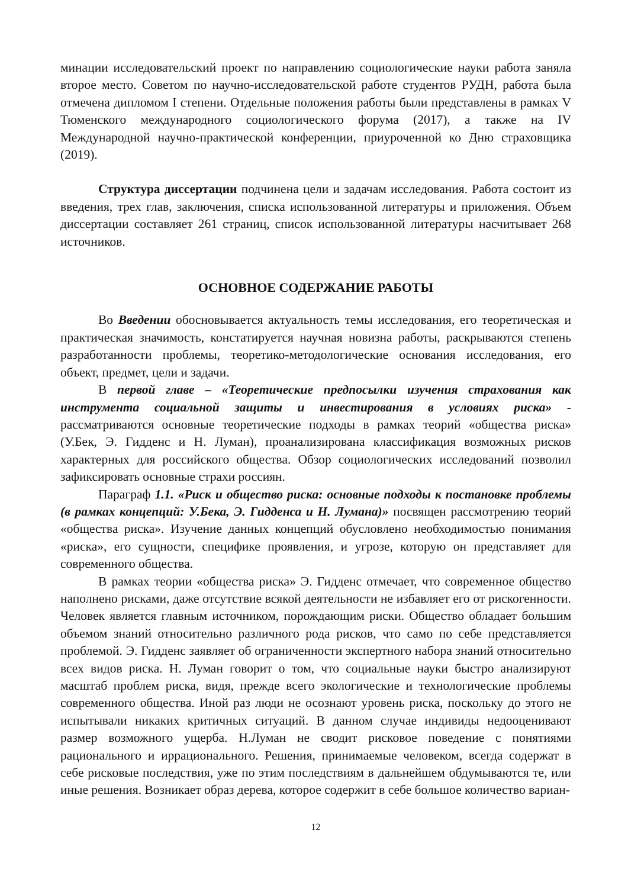минации исследовательский проект по направлению социологические науки работа заняла второе место. Советом по научно-исследовательской работе студентов РУДН, работа была отмечена дипломом I степени. Отдельные положения работы были представлены в рамках V Тюменского международного социологического форума (2017), а также на IV Международной научно-практической конференции, приуроченной ко Дню страховщика (2019).
Структура диссертации подчинена цели и задачам исследования. Работа состоит из введения, трех глав, заключения, списка использованной литературы и приложения. Объем диссертации составляет 261 страниц, список использованной литературы насчитывает 268 источников.
ОСНОВНОЕ СОДЕРЖАНИЕ РАБОТЫ
Во Введении обосновывается актуальность темы исследования, его теоретическая и практическая значимость, констатируется научная новизна работы, раскрываются степень разработанности проблемы, теоретико-методологические основания исследования, его объект, предмет, цели и задачи.
В первой главе – «Теоретические предпосылки изучения страхования как инструмента социальной защиты и инвестирования в условиях риска» - рассматриваются основные теоретические подходы в рамках теорий «общества риска» (У.Бек, Э. Гидденс и Н. Луман), проанализирована классификация возможных рисков характерных для российского общества. Обзор социологических исследований позволил зафиксировать основные страхи россиян.
Параграф 1.1. «Риск и общество риска: основные подходы к постановке проблемы (в рамках концепций: У.Бека, Э. Гидденса и Н. Лумана)» посвящен рассмотрению теорий «общества риска». Изучение данных концепций обусловлено необходимостью понимания «риска», его сущности, специфике проявления, и угрозе, которую он представляет для современного общества.
В рамках теории «общества риска» Э. Гидденс отмечает, что современное общество наполнено рисками, даже отсутствие всякой деятельности не избавляет его от рискогенности. Человек является главным источником, порождающим риски. Общество обладает большим объемом знаний относительно различного рода рисков, что само по себе представляется проблемой. Э. Гидденс заявляет об ограниченности экспертного набора знаний относительно всех видов риска. Н. Луман говорит о том, что социальные науки быстро анализируют масштаб проблем риска, видя, прежде всего экологические и технологические проблемы современного общества. Иной раз люди не осознают уровень риска, поскольку до этого не испытывали никаких критичных ситуаций. В данном случае индивиды недооценивают размер возможного ущерба. Н.Луман не сводит рисковое поведение с понятиями рационального и иррационального. Решения, принимаемые человеком, всегда содержат в себе рисковые последствия, уже по этим последствиям в дальнейшем обдумываются те, или иные решения. Возникает образ дерева, которое содержит в себе большое количество вариан-
12